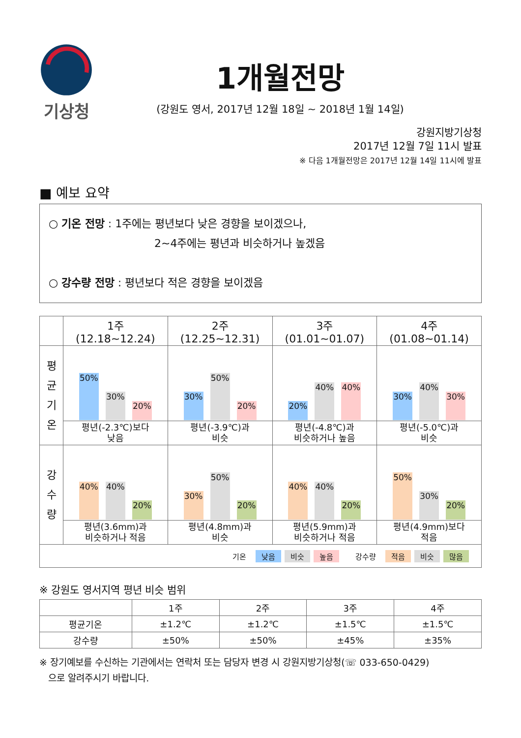기상청
1개월전망
(강원도 영서, 2017년 12월 18일 ~ 2018년 1월 14일)
강원지방기상청
2017년 12월 7일 11시 발표
※ 다음 1개월전망은 2017년 12월 14일 11시에 발표
■ 예보 요약
○ 기온 전망 : 1주에는 평년보다 낮은 경향을 보이겠으나,
2~4주에는 평년과 비슷하거나 높겠음
○ 강수량 전망 : 평년보다 적은 경향을 보이겠음
| | 1주 (12.18~12.24) | 2주 (12.25~12.31) | 3주 (01.01~01.07) | 4주 (01.08~01.14) |
| --- | --- | --- | --- | --- |
| 평 균 기 온 | 50% 30% 20% | 30% 50% 20% | 20% 40% 40% | 30% 40% 30% |
| | 평년(-2.3℃)보다 낮음 | 평년(-3.9℃)과 비슷 | 평년(-4.8℃)과 비슷하거나 높음 | 평년(-5.0℃)과 비슷 |
| 강 수 량 | 40% 40% 20% | 30% 50% 20% | 40% 40% 20% | 50% 30% 20% |
| | 평년(3.6mm)과 비슷하거나 적음 | 평년(4.8mm)과 비슷 | 평년(5.9mm)과 비슷하거나 적음 | 평년(4.9mm)보다 적음 |
| 기온 낮음 비슷 높음 강수량 적음 비슷 많음 | | | | |
※ 강원도 영서지역 평년 비슷 범위
| | 1주 | 2주 | 3주 | 4주 |
| 평균기온 | ±1.2℃ | ±1.2℃ | ±1.5℃ | ±1.5℃ |
| 강수량 | ±50% | ±50% | ±45% | ±35% |
※ 장기예보를 수신하는 기관에서는 연락처 또는 담당자 변경 시 강원지방기상청(☏ 033-650-0429)
으로 알려주시기 바랍니다.